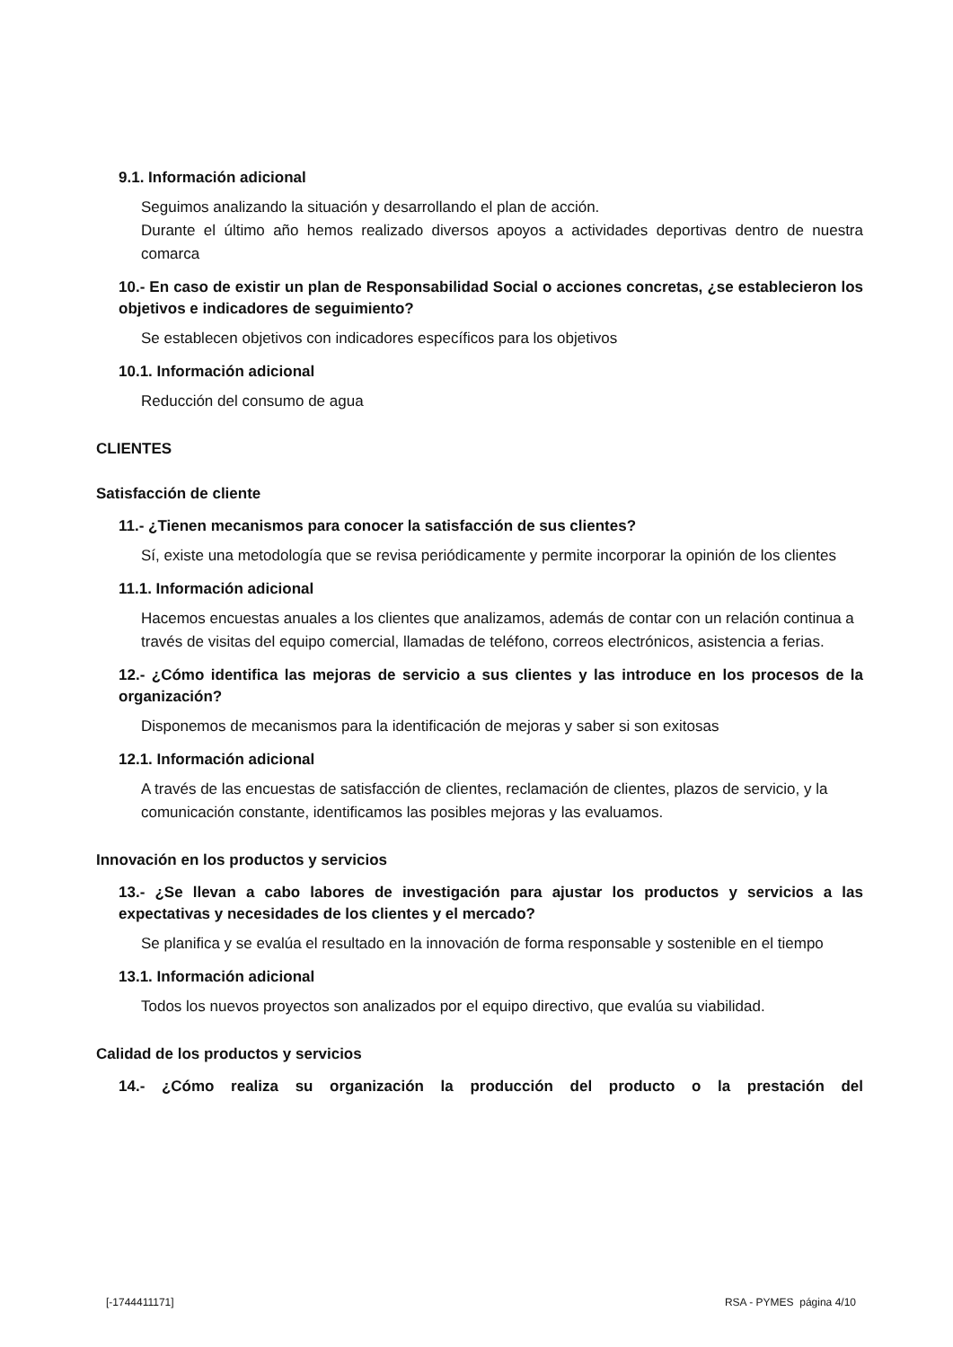9.1. Información adicional
Seguimos analizando la situación y desarrollando el plan de acción.
Durante el último año hemos realizado diversos apoyos a actividades deportivas dentro de nuestra comarca
10.- En caso de existir un plan de Responsabilidad Social o acciones concretas, ¿se establecieron los objetivos e indicadores de seguimiento?
Se establecen objetivos con indicadores específicos para los objetivos
10.1. Información adicional
Reducción del consumo de agua
CLIENTES
Satisfacción de cliente
11.- ¿Tienen mecanismos para conocer la satisfacción de sus clientes?
Sí, existe una metodología que se revisa periódicamente y permite incorporar la opinión de los clientes
11.1. Información adicional
Hacemos encuestas anuales a los clientes que analizamos, además de contar con un relación continua a través de visitas del equipo comercial, llamadas de teléfono, correos electrónicos, asistencia a ferias.
12.- ¿Cómo identifica las mejoras de servicio a sus clientes y las introduce en los procesos de la organización?
Disponemos de mecanismos para la identificación de mejoras y saber si son exitosas
12.1. Información adicional
A través de las encuestas de satisfacción de clientes, reclamación de clientes, plazos de servicio, y la comunicación constante, identificamos las posibles mejoras y las evaluamos.
Innovación en los productos y servicios
13.- ¿Se llevan a cabo labores de investigación para ajustar los productos y servicios a las expectativas y necesidades de los clientes y el mercado?
Se planifica y se evalúa el resultado en la innovación de forma responsable y sostenible en el tiempo
13.1. Información adicional
Todos los nuevos proyectos son analizados por el equipo directivo, que evalúa su viabilidad.
Calidad de los productos y servicios
14.- ¿Cómo realiza su organización la producción del producto o la prestación del
[-1744411171] RSA - PYMES página 4/10